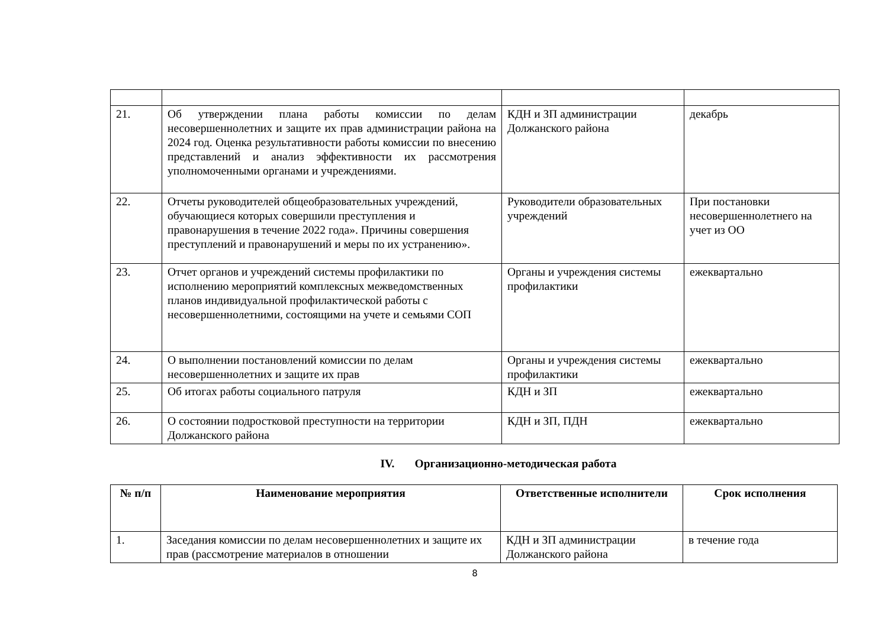| 21. | Об утверждении плана работы комиссии по делам несовершеннолетних и защите их прав администрации района на 2024 год. Оценка результативности работы комиссии по внесению представлений и анализ эффективности их рассмотрения уполномоченными органами и учреждениями. | КДН и ЗП администрации Должанского района | декабрь |
| 22. | Отчеты руководителей общеобразовательных учреждений, обучающиеся которых совершили преступления и правонарушения в течение 2022 года». Причины совершения преступлений и правонарушений и меры по их устранению». | Руководители образовательных учреждений | При постановки несовершеннолетнего на учет из ОО |
| 23. | Отчет органов и учреждений системы профилактики по исполнению мероприятий комплексных межведомственных планов индивидуальной профилактической работы с несовершеннолетними, состоящими на учете и семьями СОП | Органы и учреждения системы профилактики | ежеквартально |
| 24. | О выполнении постановлений комиссии по делам несовершеннолетних и защите их прав | Органы и учреждения системы профилактики | ежеквартально |
| 25. | Об итогах работы социального патруля | КДН и ЗП | ежеквартально |
| 26. | О состоянии подростковой преступности на территории Должанского района | КДН и ЗП, ПДН | ежеквартально |
IV. Организационно-методическая работа
| № п/п | Наименование мероприятия | Ответственные исполнители | Срок исполнения |
| --- | --- | --- | --- |
| 1. | Заседания комиссии по делам несовершеннолетних и защите их прав (рассмотрение материалов в отношении | КДН и ЗП администрации Должанского района | в течение года |
8